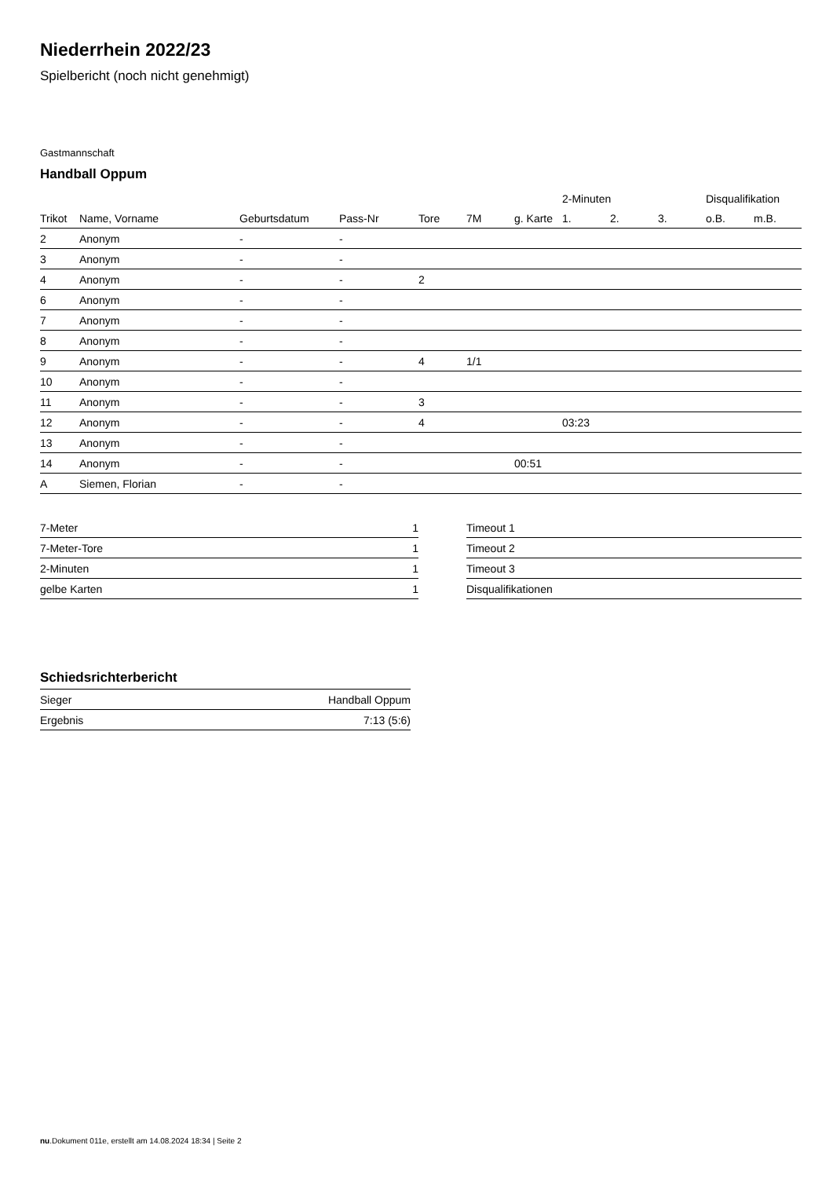Niederrhein 2022/23
Spielbericht (noch nicht genehmigt)
Gastmannschaft
Handball Oppum
| | | | | | | | 2-Minuten | | | Disqualifikation | |
| --- | --- | --- | --- | --- | --- | --- | --- | --- | --- | --- | --- |
| Trikot | Name, Vorname | Geburtsdatum | Pass-Nr | Tore | 7M | g. Karte | 1. | 2. | 3. | o.B. | m.B. |
| 2 | Anonym | - | - | | | | | | | | |
| 3 | Anonym | - | - | | | | | | | | |
| 4 | Anonym | - | - | 2 | | | | | | | |
| 6 | Anonym | - | - | | | | | | | | |
| 7 | Anonym | - | - | | | | | | | | |
| 8 | Anonym | - | - | | | | | | | | |
| 9 | Anonym | - | - | 4 | 1/1 | | | | | | |
| 10 | Anonym | - | - | | | | | | | | |
| 11 | Anonym | - | - | 3 | | | | | | | |
| 12 | Anonym | - | - | 4 | | | 03:23 | | | | |
| 13 | Anonym | - | - | | | | | | | | |
| 14 | Anonym | - | - | | | 00:51 | | | | | |
| A | Siemen, Florian | - | - | | | | | | | | |
| 7-Meter | 1 |
| 7-Meter-Tore | 1 |
| 2-Minuten | 1 |
| gelbe Karten | 1 |
| Timeout 1 |
| Timeout 2 |
| Timeout 3 |
| Disqualifikationen |
Schiedsrichterbericht
| Sieger | Handball Oppum |
| Ergebnis | 7:13 (5:6) |
nu.Dokument 011e, erstellt am 14.08.2024 18:34 | Seite 2